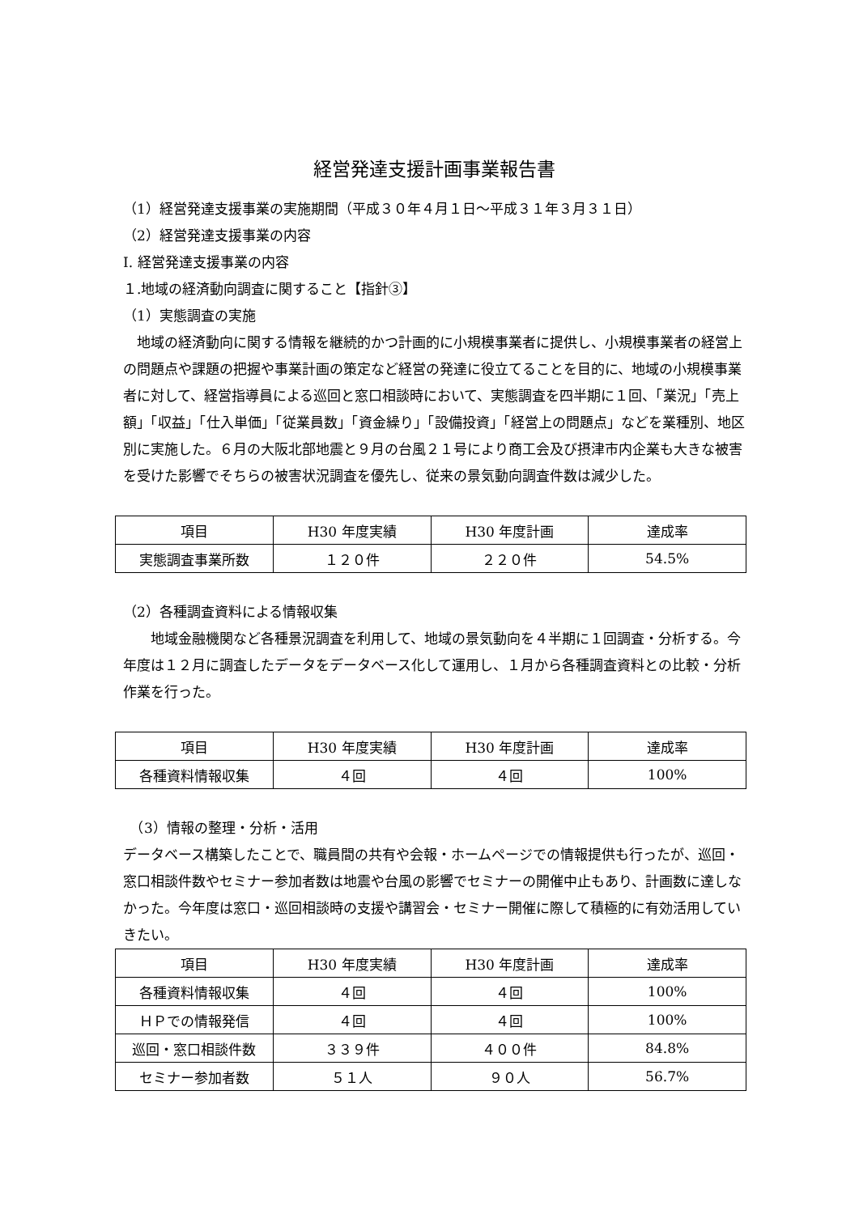経営発達支援計画事業報告書
（1）経営発達支援事業の実施期間（平成３０年４月１日～平成３１年３月３１日）
（2）経営発達支援事業の内容
Ⅰ. 経営発達支援事業の内容
１.地域の経済動向調査に関すること【指針③】
（1）実態調査の実施
　地域の経済動向に関する情報を継続的かつ計画的に小規模事業者に提供し、小規模事業者の経営上の問題点や課題の把握や事業計画の策定など経営の発達に役立てることを目的に、地域の小規模事業者に対して、経営指導員による巡回と窓口相談時において、実態調査を四半期に１回、「業況」「売上額」「収益」「仕入単価」「従業員数」「資金繰り」「設備投資」「経営上の問題点」などを業種別、地区別に実施した。６月の大阪北部地震と９月の台風２１号により商工会及び摂津市内企業も大きな被害を受けた影響でそちらの被害状況調査を優先し、従来の景気動向調査件数は減少した。
| 項目 | H30 年度実績 | H30 年度計画 | 達成率 |
| 実態調査事業所数 | １２０件 | ２２０件 | 54.5% |
（2）各種調査資料による情報収集
　　地域金融機関など各種景況調査を利用して、地域の景気動向を４半期に１回調査・分析する。今年度は１２月に調査したデータをデータベース化して運用し、１月から各種調査資料との比較・分析作業を行った。
| 項目 | H30 年度実績 | H30 年度計画 | 達成率 |
| 各種資料情報収集 | ４回 | ４回 | 100% |
　（3）情報の整理・分析・活用
データベース構築したことで、職員間の共有や会報・ホームページでの情報提供も行ったが、巡回・窓口相談件数やセミナー参加者数は地震や台風の影響でセミナーの開催中止もあり、計画数に達しなかった。今年度は窓口・巡回相談時の支援や講習会・セミナー開催に際して積極的に有効活用していきたい。
| 項目 | H30 年度実績 | H30 年度計画 | 達成率 |
| 各種資料情報収集 | ４回 | ４回 | 100% |
| ＨＰでの情報発信 | ４回 | ４回 | 100% |
| 巡回・窓口相談件数 | ３３９件 | ４００件 | 84.8% |
| セミナー参加者数 | ５１人 | ９０人 | 56.7% |